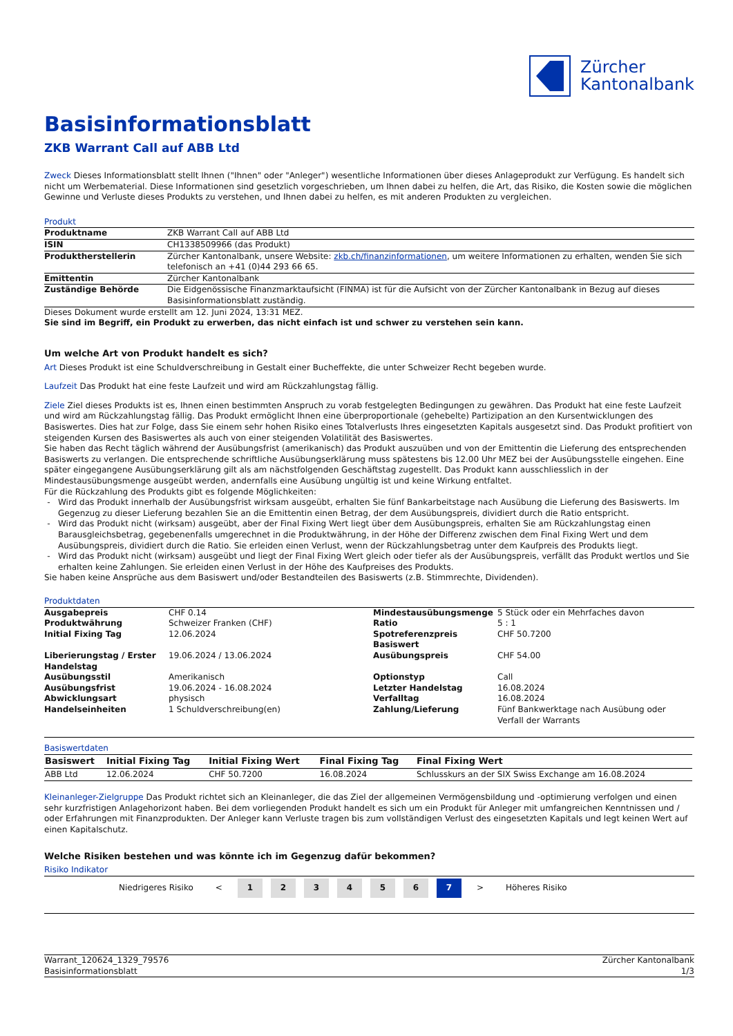Zürcher
Kantonalbank
Basisinformationsblatt
ZKB Warrant Call auf ABB Ltd
Zweck Dieses Informationsblatt stellt Ihnen ("Ihnen" oder "Anleger") wesentliche Informationen über dieses Anlageprodukt zur Verfügung. Es handelt sich nicht um Werbematerial. Diese Informationen sind gesetzlich vorgeschrieben, um Ihnen dabei zu helfen, die Art, das Risiko, die Kosten sowie die möglichen Gewinne und Verluste dieses Produkts zu verstehen, und Ihnen dabei zu helfen, es mit anderen Produkten zu vergleichen.
Produkt
| Produktname | ZKB Warrant Call auf ABB Ltd |
| ISIN | CH1338509966 (das Produkt) |
| Produktherstellerin | Zürcher Kantonalbank, unsere Website: zkb.ch/finanzinformationen , um weitere Informationen zu erhalten, wenden Sie sich telefonisch an +41 (0)44 293 66 65. |
| Emittentin | Zürcher Kantonalbank |
| Zuständige Behörde | Die Eidgenössische Finanzmarktaufsicht (FINMA) ist für die Aufsicht von der Zürcher Kantonalbank in Bezug auf dieses Basisinformationsblatt zuständig. |
Dieses Dokument wurde erstellt am 12. Juni 2024, 13:31 MEZ.
Sie sind im Begriff, ein Produkt zu erwerben, das nicht einfach ist und schwer zu verstehen sein kann.
Um welche Art von Produkt handelt es sich?
Art Dieses Produkt ist eine Schuldverschreibung in Gestalt einer Bucheffekte, die unter Schweizer Recht begeben wurde.
Laufzeit Das Produkt hat eine feste Laufzeit und wird am Rückzahlungstag fällig.
Ziele Ziel dieses Produkts ist es, Ihnen einen bestimmten Anspruch zu vorab festgelegten Bedingungen zu gewähren. Das Produkt hat eine feste Laufzeit und wird am Rückzahlungstag fällig. Das Produkt ermöglicht Ihnen eine überproportionale (gehebelte) Partizipation an den Kursentwicklungen des Basiswertes. Dies hat zur Folge, dass Sie einem sehr hohen Risiko eines Totalverlusts Ihres eingesetzten Kapitals ausgesetzt sind. Das Produkt profitiert von steigenden Kursen des Basiswertes als auch von einer steigenden Volatilität des Basiswertes.
Sie haben das Recht täglich während der Ausübungsfrist (amerikanisch) das Produkt auszuüben und von der Emittentin die Lieferung des entsprechenden Basiswerts zu verlangen. Die entsprechende schriftliche Ausübungserklärung muss spätestens bis 12.00 Uhr MEZ bei der Ausübungsstelle eingehen. Eine später eingegangene Ausübungserklärung gilt als am nächstfolgenden Geschäftstag zugestellt. Das Produkt kann ausschliesslich in der Mindestausübungsmenge ausgeübt werden, andernfalls eine Ausübung ungültig ist und keine Wirkung entfaltet.
Für die Rückzahlung des Produkts gibt es folgende Möglichkeiten:
Wird das Produkt innerhalb der Ausübungsfrist wirksam ausgeübt, erhalten Sie fünf Bankarbeitstage nach Ausübung die Lieferung des Basiswerts. Im Gegenzug zu dieser Lieferung bezahlen Sie an die Emittentin einen Betrag, der dem Ausübungspreis, dividiert durch die Ratio entspricht.
Wird das Produkt nicht (wirksam) ausgeübt, aber der Final Fixing Wert liegt über dem Ausübungspreis, erhalten Sie am Rückzahlungstag einen Barausgleichsbetrag, gegebenenfalls umgerechnet in die Produktwährung, in der Höhe der Differenz zwischen dem Final Fixing Wert und dem Ausübungspreis, dividiert durch die Ratio. Sie erleiden einen Verlust, wenn der Rückzahlungsbetrag unter dem Kaufpreis des Produkts liegt.
Wird das Produkt nicht (wirksam) ausgeübt und liegt der Final Fixing Wert gleich oder tiefer als der Ausübungspreis, verfällt das Produkt wertlos und Sie erhalten keine Zahlungen. Sie erleiden einen Verlust in der Höhe des Kaufpreises des Produkts.
Sie haben keine Ansprüche aus dem Basiswert und/oder Bestandteilen des Basiswerts (z.B. Stimmrechte, Dividenden).
Produktdaten
| Ausgabepreis | CHF 0.14 | Mindestausübungsmenge | 5 Stück oder ein Mehrfaches davon |
| Produktwährung | Schweizer Franken (CHF) | Ratio | 5 : 1 |
| Initial Fixing Tag | 12.06.2024 | Spotreferenzpreis Basiswert | CHF 50.7200 |
| Liberierungstag / Erster Handelstag | 19.06.2024 / 13.06.2024 | Ausübungspreis | CHF 54.00 |
| Ausübungsstil | Amerikanisch | Optionstyp | Call |
| Ausübungsfrist | 19.06.2024 - 16.08.2024 | Letzter Handelstag | 16.08.2024 |
| Abwicklungsart | physisch | Verfalltag | 16.08.2024 |
| Handelseinheiten | 1 Schuldverschreibung(en) | Zahlung/Lieferung | Fünf Bankwerktage nach Ausübung oder Verfall der Warrants |
Basiswertdaten
| Basiswert | Initial Fixing Tag | Initial Fixing Wert | Final Fixing Tag | Final Fixing Wert |
| --- | --- | --- | --- | --- |
| ABB Ltd | 12.06.2024 | CHF 50.7200 | 16.08.2024 | Schlusskurs an der SIX Swiss Exchange am 16.08.2024 |
Kleinanleger-Zielgruppe Das Produkt richtet sich an Kleinanleger, die das Ziel der allgemeinen Vermögensbildung und -optimierung verfolgen und einen sehr kurzfristigen Anlagehorizont haben. Bei dem vorliegenden Produkt handelt es sich um ein Produkt für Anleger mit umfangreichen Kenntnissen und / oder Erfahrungen mit Finanzprodukten. Der Anleger kann Verluste tragen bis zum vollständigen Verlust des eingesetzten Kapitals und legt keinen Wert auf einen Kapitalschutz.
Welche Risiken bestehen und was könnte ich im Gegenzug dafür bekommen?
Risiko Indikator
| Niedrigeres Risiko | < | 1 | 2 | 3 | 4 | 5 | 6 | 7 | > | Höheres Risiko |
Warrant_120624_1329_79576
Basisinformationsblatt
Zürcher Kantonalbank
1/3